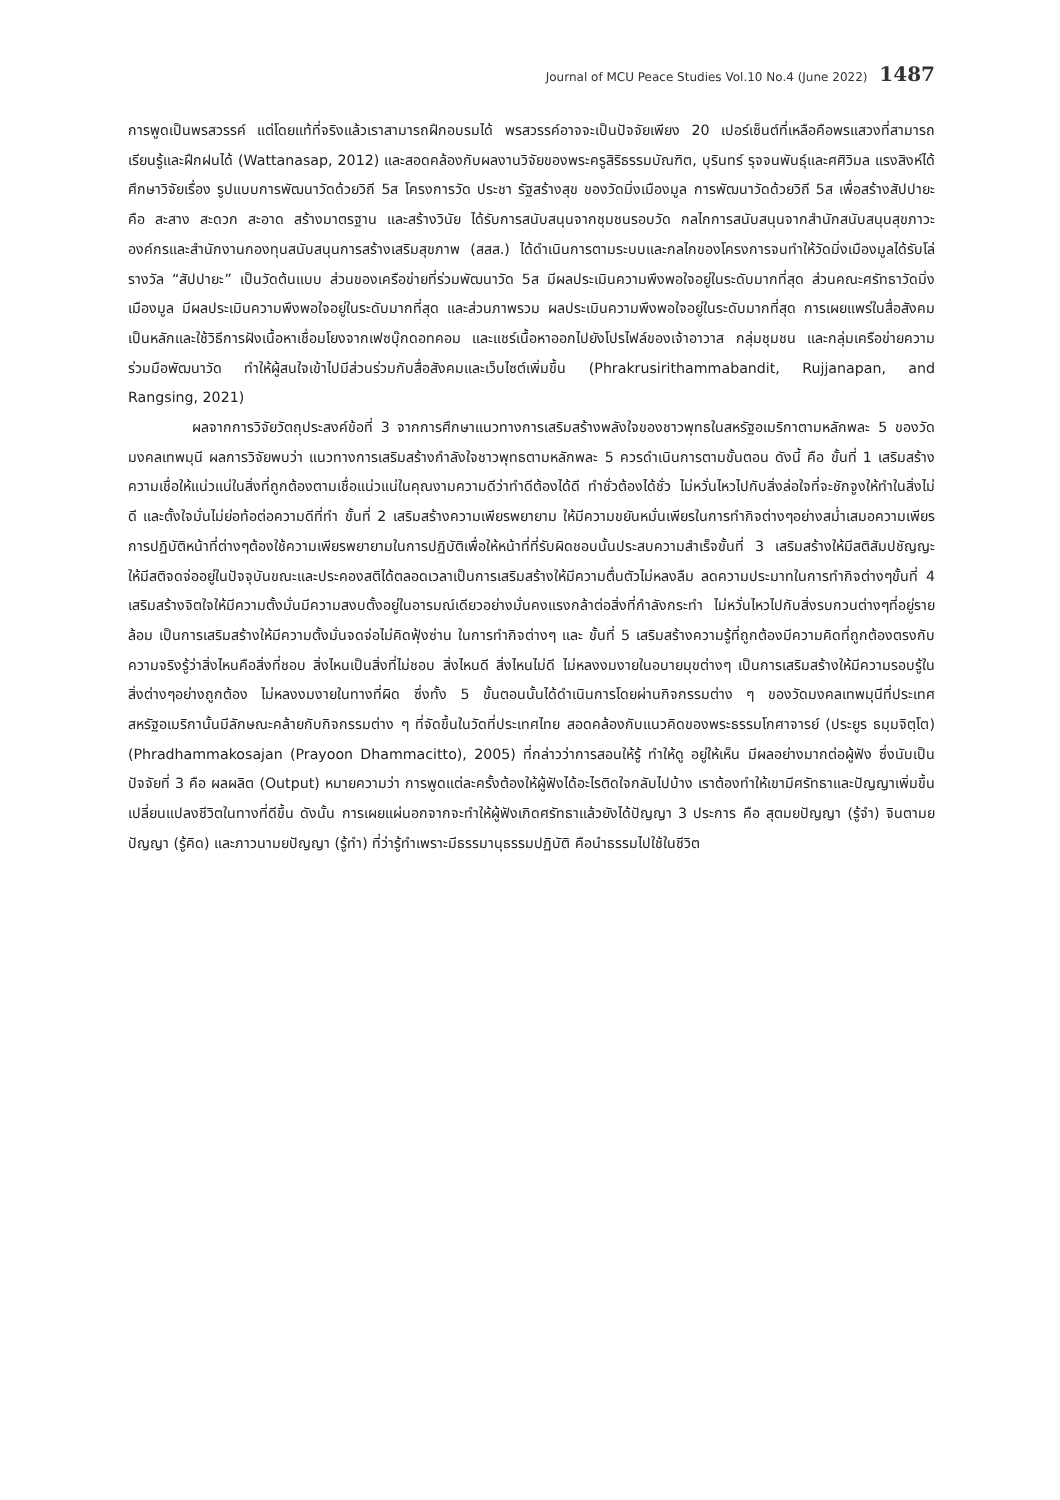Journal of MCU Peace Studies Vol.10 No.4 (June 2022) 1487
การพูดเป็นพรสวรรค์ แต่โดยแท้ที่จริงแล้วเราสามารถฝึกอบรมได้ พรสวรรค์อาจจะเป็นปัจจัยเพียง 20 เปอร์เซ็นต์ที่เหลือคือพรแสวงที่สามารถเรียนรู้และฝึกฝนได้ (Wattanasap, 2012) และสอดคล้องกับผลงานวิจัยของพระครูสิริธรรมบัณฑิต, บุรินทร์ รุจจนพันธุ์และศศิวิมล แรงสิงห์ได้ศึกษาวิจัยเรื่อง รูปแบบการพัฒนาวัดด้วยวิถี 5ส โครงการวัด ประชา รัฐสร้างสุข ของวัดมิ่งเมืองมูล การพัฒนาวัดด้วยวิถี 5ส เพื่อสร้างสัปปายะ คือ สะสาง สะดวก สะอาด สร้างมาตรฐาน และสร้างวินัย ได้รับการสนับสนุนจากชุมชนรอบวัด กลไกการสนับสนุนจากสำนักสนับสนุนสุขภาวะองค์กรและสำนักงานกองทุนสนับสนุนการสร้างเสริมสุขภาพ (สสส.) ได้ดำเนินการตามระบบและกลไกของโครงการจนทำให้วัดมิ่งเมืองมูลได้รับโล่รางวัล “สัปปายะ” เป็นวัดต้นแบบ ส่วนของเครือข่ายที่ร่วมพัฒนาวัด 5ส มีผลประเมินความพึงพอใจอยู่ในระดับมากที่สุด ส่วนคณะศรัทธาวัดมิ่งเมืองมูล มีผลประเมินความพึงพอใจอยู่ในระดับมากที่สุด และส่วนภาพรวม ผลประเมินความพึงพอใจอยู่ในระดับมากที่สุด การเผยแพร่ในสื่อสังคมเป็นหลักและใช้วิธีการฝังเนื้อหาเชื่อมโยงจากเฟซบุ๊กดอทคอม และแชร์เนื้อหาออกไปยังโปรไฟล์ของเจ้าอาวาส กลุ่มชุมชน และกลุ่มเครือข่ายความร่วมมือพัฒนาวัด ทำให้ผู้สนใจเข้าไปมีส่วนร่วมกับสื่อสังคมและเว็บไซต์เพิ่มขึ้น (Phrakrusirithammabandit, Rujjanapan, and Rangsing, 2021)
ผลจากการวิจัยวัตถุประสงค์ข้อที่ 3 จากการศึกษาแนวทางการเสริมสร้างพลังใจของชาวพุทธในสหรัฐอเมริกาตามหลักพละ 5 ของวัดมงคลเทพมุนี ผลการวิจัยพบว่า แนวทางการเสริมสร้างกำลังใจชาวพุทธตามหลักพละ 5 ควรดำเนินการตามขั้นตอน ดังนี้ คือ ขั้นที่ 1 เสริมสร้างความเชื่อให้แน่วแน่ในสิ่งที่ถูกต้องตามเชื่อแน่วแน่ในคุณงามความดีว่าทำดีต้องได้ดี ทำชั่วต้องได้ชั่ว ไม่หวั่นไหวไปกับสิ่งล่อใจที่จะชักจูงให้ทำในสิ่งไม่ดี และตั้งใจมั่นไม่ย่อท้อต่อความดีที่ทำ ขั้นที่ 2 เสริมสร้างความเพียรพยายาม ให้มีความขยันหมั่นเพียรในการทำกิจต่างๆอย่างสม่ำเสมอความเพียร การปฏิบัติหน้าที่ต่างๆต้องใช้ความเพียรพยายามในการปฏิบัติเพื่อให้หน้าที่ที่รับผิดชอบนั้นประสบความสำเร็จขั้นที่ 3 เสริมสร้างให้มีสติสัมปชัญญะ ให้มีสติจดจ่ออยู่ในปัจจุบันขณะและประคองสติได้ตลอดเวลาเป็นการเสริมสร้างให้มีความตื่นตัวไม่หลงลืม ลดความประมาทในการทำกิจต่างๆขั้นที่ 4 เสริมสร้างจิตใจให้มีความตั้งมั่นมีความสงบตั้งอยู่ในอารมณ์เดียวอย่างมั่นคงแรงกล้าต่อสิ่งที่กำลังกระทำ ไม่หวั่นไหวไปกับสิ่งรบกวนต่างๆที่อยู่รายล้อม เป็นการเสริมสร้างให้มีความตั้งมั่นจดจ่อไม่คิดฟุ้งซ่าน ในการทำกิจต่างๆ และ ขั้นที่ 5 เสริมสร้างความรู้ที่ถูกต้องมีความคิดที่ถูกต้องตรงกับความจริงรู้ว่าสิ่งไหนคือสิ่งที่ชอบ สิ่งไหนเป็นสิ่งที่ไม่ชอบ สิ่งไหนดี สิ่งไหนไม่ดี ไม่หลงงมงายในอบายมุขต่างๆ เป็นการเสริมสร้างให้มีความรอบรู้ในสิ่งต่างๆอย่างถูกต้อง ไม่หลงงมงายในทางที่ผิด ซึ่งทั้ง 5 ขั้นตอนนั้นได้ดำเนินการโดยผ่านกิจกรรมต่าง ๆ ของวัดมงคลเทพมุนีที่ประเทศสหรัฐอเมริกานั้นมีลักษณะคล้ายกับกิจกรรมต่าง ๆ ที่จัดขึ้นในวัดที่ประเทศไทย สอดคล้องกับแนวคิดของพระธรรมโกศาจารย์ (ประยูร ธมฺมจิตฺโต) (Phradhammakosajan (Prayoon Dhammacitto), 2005) ที่กล่าวว่าการสอนให้รู้ ทำให้ดู อยู่ให้เห็น มีผลอย่างมากต่อผู้ฟัง ซึ่งนับเป็นปัจจัยที่ 3 คือ ผลผลิต (Output) หมายความว่า การพูดแต่ละครั้งต้องให้ผู้ฟังได้อะไรติดใจกลับไปบ้าง เราต้องทำให้เขามีศรัทธาและปัญญาเพิ่มขึ้น เปลี่ยนแปลงชีวิตในทางที่ดีขึ้น ดังนั้น การเผยแผ่นอกจากจะทำให้ผู้ฟังเกิดศรัทธาแล้วยังได้ปัญญา 3 ประการ คือ สุตมยปัญญา (รู้จำ) จินตามยปัญญา (รู้คิด) และภาวนามยปัญญา (รู้ทำ) ที่ว่ารู้ทำเพราะมีธรรมานุธรรมปฏิบัติ คือนำธรรมไปใช้ในชีวิต